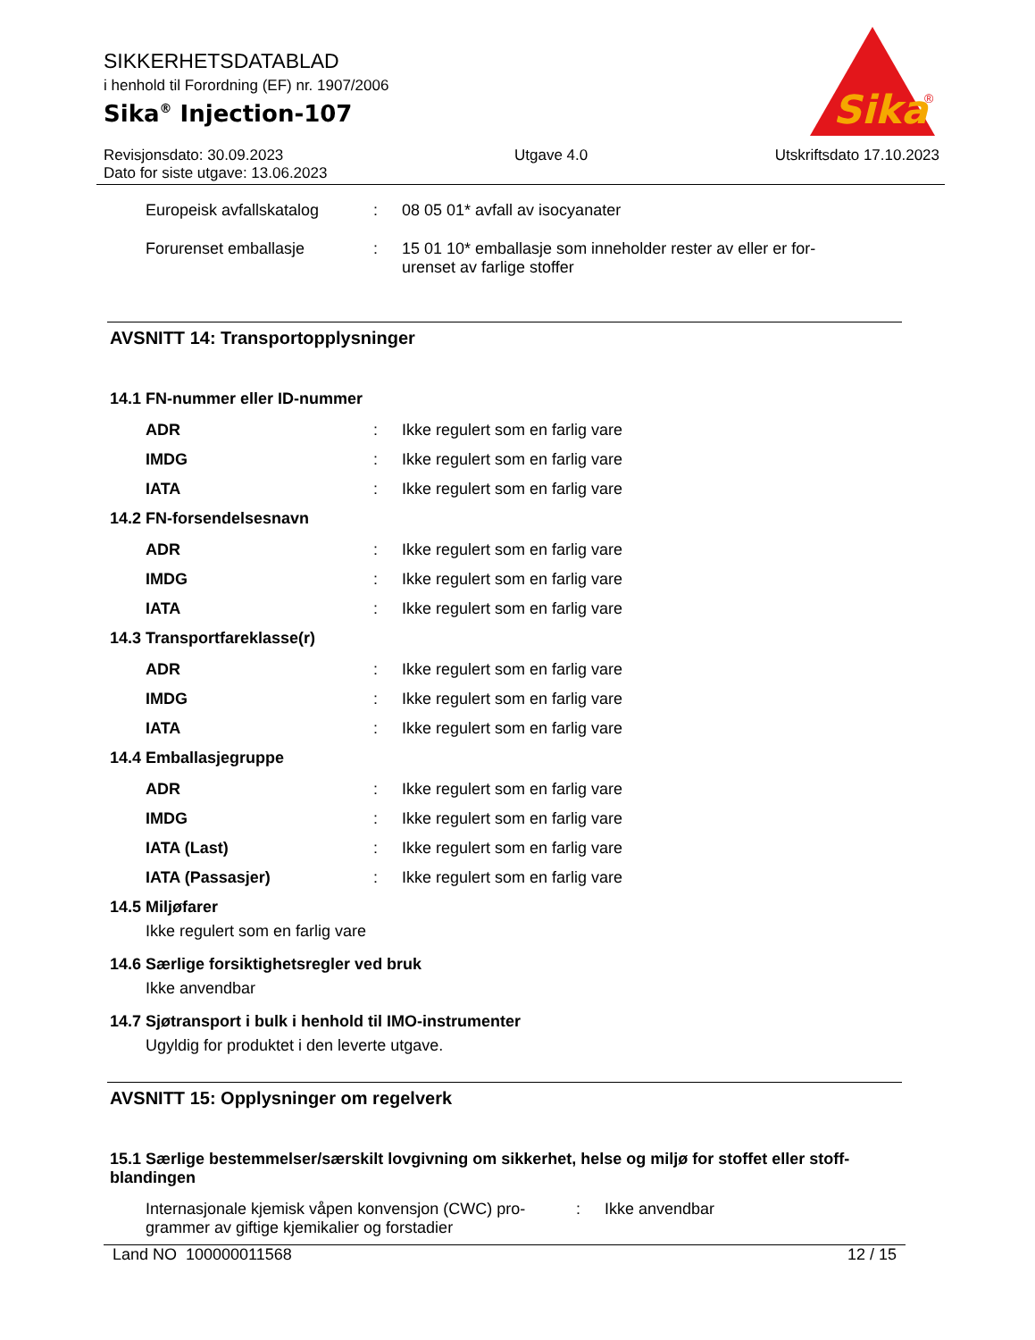SIKKERHETSDATABLAD
i henhold til Forordning (EF) nr. 1907/2006
Sika<sup>®</sup> Injection-107
Sika
®
Revisjonsdato: 30.09.2023
Dato for siste utgave: 13.06.2023
Utgave 4.0 Utskriftsdato 17.10.2023
Europeisk avfallskatalog
: 08 05 01* avfall av isocyanater
Forurenset emballasje : 15 01 10* emballasje som inneholder rester av eller er for-
urenset av farlige stoffer
AVSNITT 14: Transportopplysninger
14.1 FN-nummer eller ID-nummer
ADR : Ikke regulert som en farlig vare
IMDG : Ikke regulert som en farlig vare
IATA : Ikke regulert som en farlig vare
14.2 FN-forsendelsesnavn
ADR : Ikke regulert som en farlig vare
IMDG : Ikke regulert som en farlig vare
IATA : Ikke regulert som en farlig vare
14.3 Transportfareklasse(r)
ADR : Ikke regulert som en farlig vare
IMDG : Ikke regulert som en farlig vare
IATA : Ikke regulert som en farlig vare
14.4 Emballasjegruppe
ADR : Ikke regulert som en farlig vare
IMDG : Ikke regulert som en farlig vare
IATA (Last) : Ikke regulert som en farlig vare
IATA (Passasjer) : Ikke regulert som en farlig vare
14.5 Miljøfarer
Ikke regulert som en farlig vare
14.6 Særlige forsiktighetsregler ved bruk
Ikke anvendbar
14.7 Sjøtransport i bulk i henhold til IMO-instrumenter
Ugyldig for produktet i den leverte utgave.
AVSNITT 15: Opplysninger om regelverk
15.1 Særlige bestemmelser/særskilt lovgivning om sikkerhet, helse og miljø for stoffet eller stoff-
blandingen
Internasjonale kjemisk våpen konvensjon (CWC) pro-
grammer av giftige kjemikalier og forstadier
: Ikke anvendbar
Land NO 100000011568 12 / 15